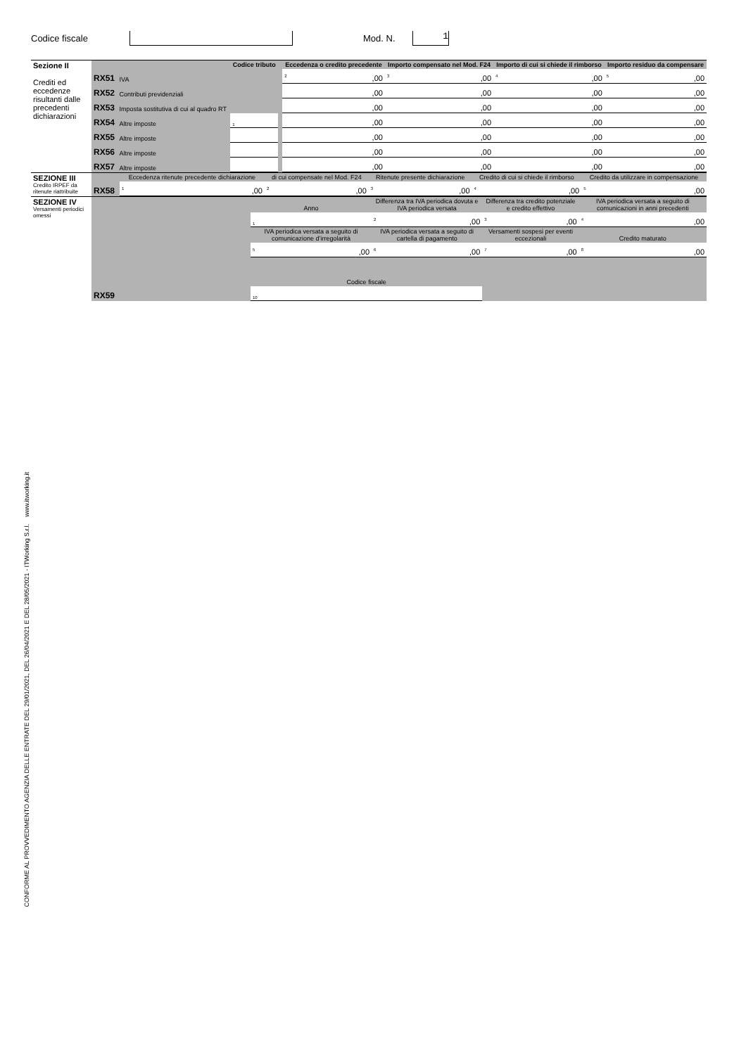Codice fiscale Mod. N. 1
| Sezione II Crediti ed eccedenze risultanti dalle precedenti dichiarazioni | | | Codice tributo | | Eccedenza o credito precedente | Importo compensato nel Mod. F24 | Importo di cui si chiede il rimborso | Importo residuo da compensare |
| | RX51 | IVA | | | <sup>2</sup>,00 | <sup>3</sup>,00 | <sup>4</sup>,00 | <sup>5</sup>,00 |
| | RX52 | Contributi previdenziali | | | ,00 | ,00 | ,00 | ,00 |
| | RX53 | Imposta sostitutiva di cui al quadro RT | | | ,00 | ,00 | ,00 | ,00 |
| | RX54 | Altre imposte | <sup>1</sup> | | ,00 | ,00 | ,00 | ,00 |
| | RX55 | Altre imposte | | | ,00 | ,00 | ,00 | ,00 |
| | RX56 | Altre imposte | | | ,00 | ,00 | ,00 | ,00 |
| | RX57 | Altre imposte | | | ,00 | ,00 | ,00 | ,00 |
| SEZIONE III Credito IRPEF da ritenute riattribuite | RX58 | Eccedenza ritenute precedente dichiarazione | di cui compensate nel Mod. F24 | Ritenute presente dichiarazione | Credito di cui si chiede il rimborso | Credito da utilizzare in compensazione |
| | | <sup>1</sup>,00 | <sup>2</sup>,00 | <sup>3</sup>,00 | <sup>4</sup>,00 | <sup>5</sup>,00 |
| SEZIONE IV Versamenti periodici omessi | RX59 | Anno | Differenza tra IVA periodica dovuta e IVA periodica versata | Differenza tra credito potenziale e credito effettivo | IVA periodica versata a seguito di comunicazioni in anni precedenti |
| | | <sup>1</sup> | <sup>2</sup>,00 | <sup>3</sup>,00 | <sup>4</sup>,00 |
| | | IVA periodica versata a seguito di comunicazione d’irregolarità | IVA periodica versata a seguito di cartella di pagamento | Versamenti sospesi per eventi eccezionali | Credito maturato |
| | | <sup>5</sup>,00 | <sup>6</sup>,00 | <sup>7</sup>,00 | <sup>8</sup>,00 |
| | | Codice fiscale | | | |
| | | <sup>10</sup> | | | |
CONFORME AL PROVVEDIMENTO AGENZIA DELLE ENTRATE DEL 29/01/2021, DEL 26/04/2021 E DEL 28/05/2021 - ITWorking S.r.l. www.itworking.it